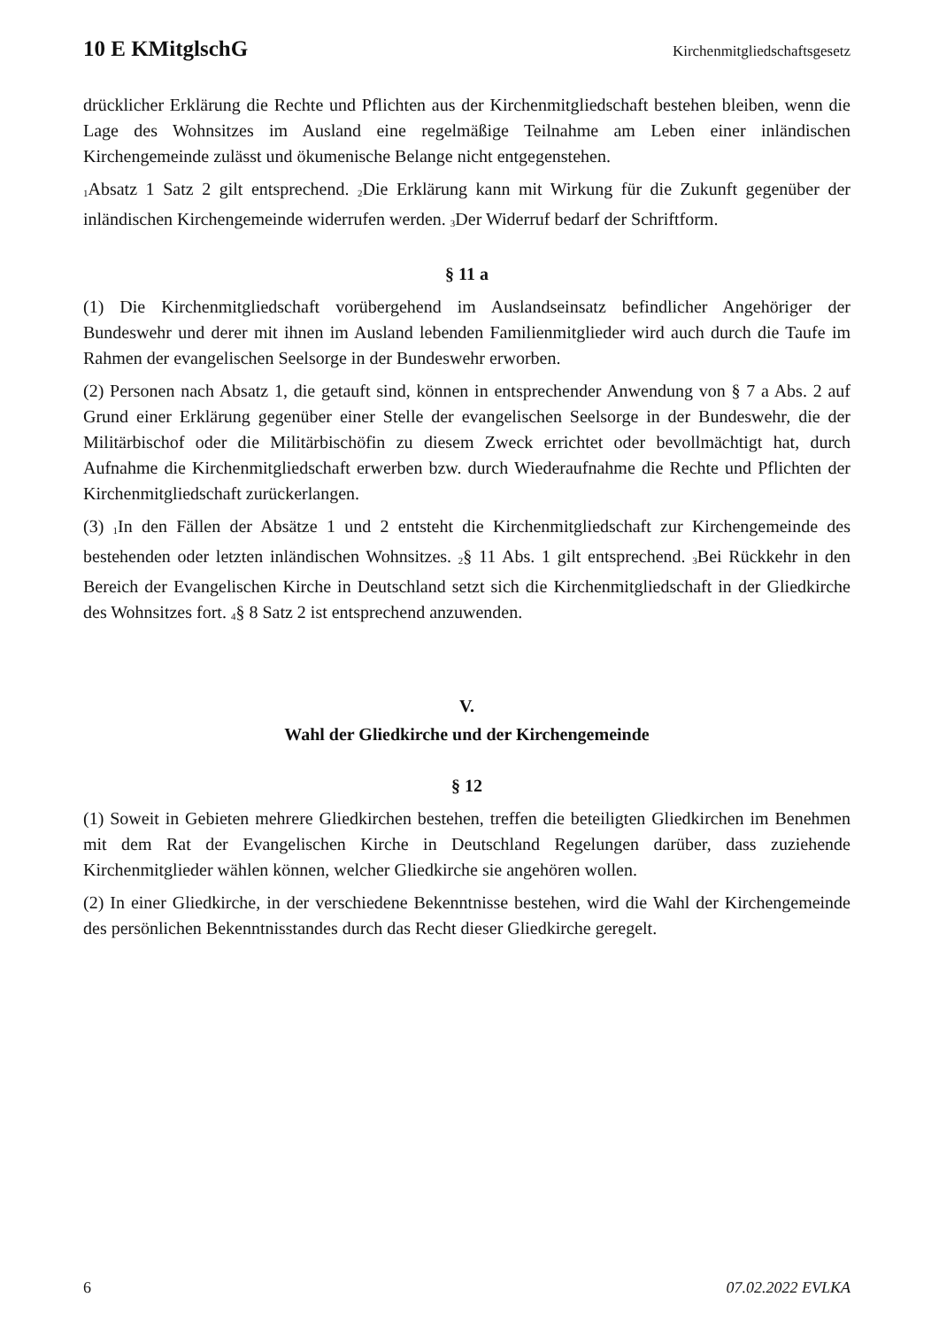10 E KMitglschG Kirchenmitgliedschaftsgesetz
drücklicher Erklärung die Rechte und Pflichten aus der Kirchenmitgliedschaft bestehen bleiben, wenn die Lage des Wohnsitzes im Ausland eine regelmäßige Teilnahme am Leben einer inländischen Kirchengemeinde zulässt und ökumenische Belange nicht entgegenstehen.
<sub>1</sub>Absatz 1 Satz 2 gilt entsprechend. <sub>2</sub>Die Erklärung kann mit Wirkung für die Zukunft gegenüber der inländischen Kirchengemeinde widerrufen werden. <sub>3</sub>Der Widerruf bedarf der Schriftform.
§ 11 a
(1) Die Kirchenmitgliedschaft vorübergehend im Auslandseinsatz befindlicher Angehöriger der Bundeswehr und derer mit ihnen im Ausland lebenden Familienmitglieder wird auch durch die Taufe im Rahmen der evangelischen Seelsorge in der Bundeswehr erworben.
(2) Personen nach Absatz 1, die getauft sind, können in entsprechender Anwendung von § 7 a Abs. 2 auf Grund einer Erklärung gegenüber einer Stelle der evangelischen Seelsorge in der Bundeswehr, die der Militärbischof oder die Militärbischöfin zu diesem Zweck errichtet oder bevollmächtigt hat, durch Aufnahme die Kirchenmitgliedschaft erwerben bzw. durch Wiederaufnahme die Rechte und Pflichten der Kirchenmitgliedschaft zurückerlangen.
(3) <sub>1</sub>In den Fällen der Absätze 1 und 2 entsteht die Kirchenmitgliedschaft zur Kirchengemeinde des bestehenden oder letzten inländischen Wohnsitzes. <sub>2</sub>§ 11 Abs. 1 gilt entsprechend. <sub>3</sub>Bei Rückkehr in den Bereich der Evangelischen Kirche in Deutschland setzt sich die Kirchenmitgliedschaft in der Gliedkirche des Wohnsitzes fort. <sub>4</sub>§ 8 Satz 2 ist entsprechend anzuwenden.
V.
Wahl der Gliedkirche und der Kirchengemeinde
§ 12
(1) Soweit in Gebieten mehrere Gliedkirchen bestehen, treffen die beteiligten Gliedkirchen im Benehmen mit dem Rat der Evangelischen Kirche in Deutschland Regelungen darüber, dass zuziehende Kirchenmitglieder wählen können, welcher Gliedkirche sie angehören wollen.
(2) In einer Gliedkirche, in der verschiedene Bekenntnisse bestehen, wird die Wahl der Kirchengemeinde des persönlichen Bekenntnisstandes durch das Recht dieser Gliedkirche geregelt.
6 07.02.2022 EVLKA